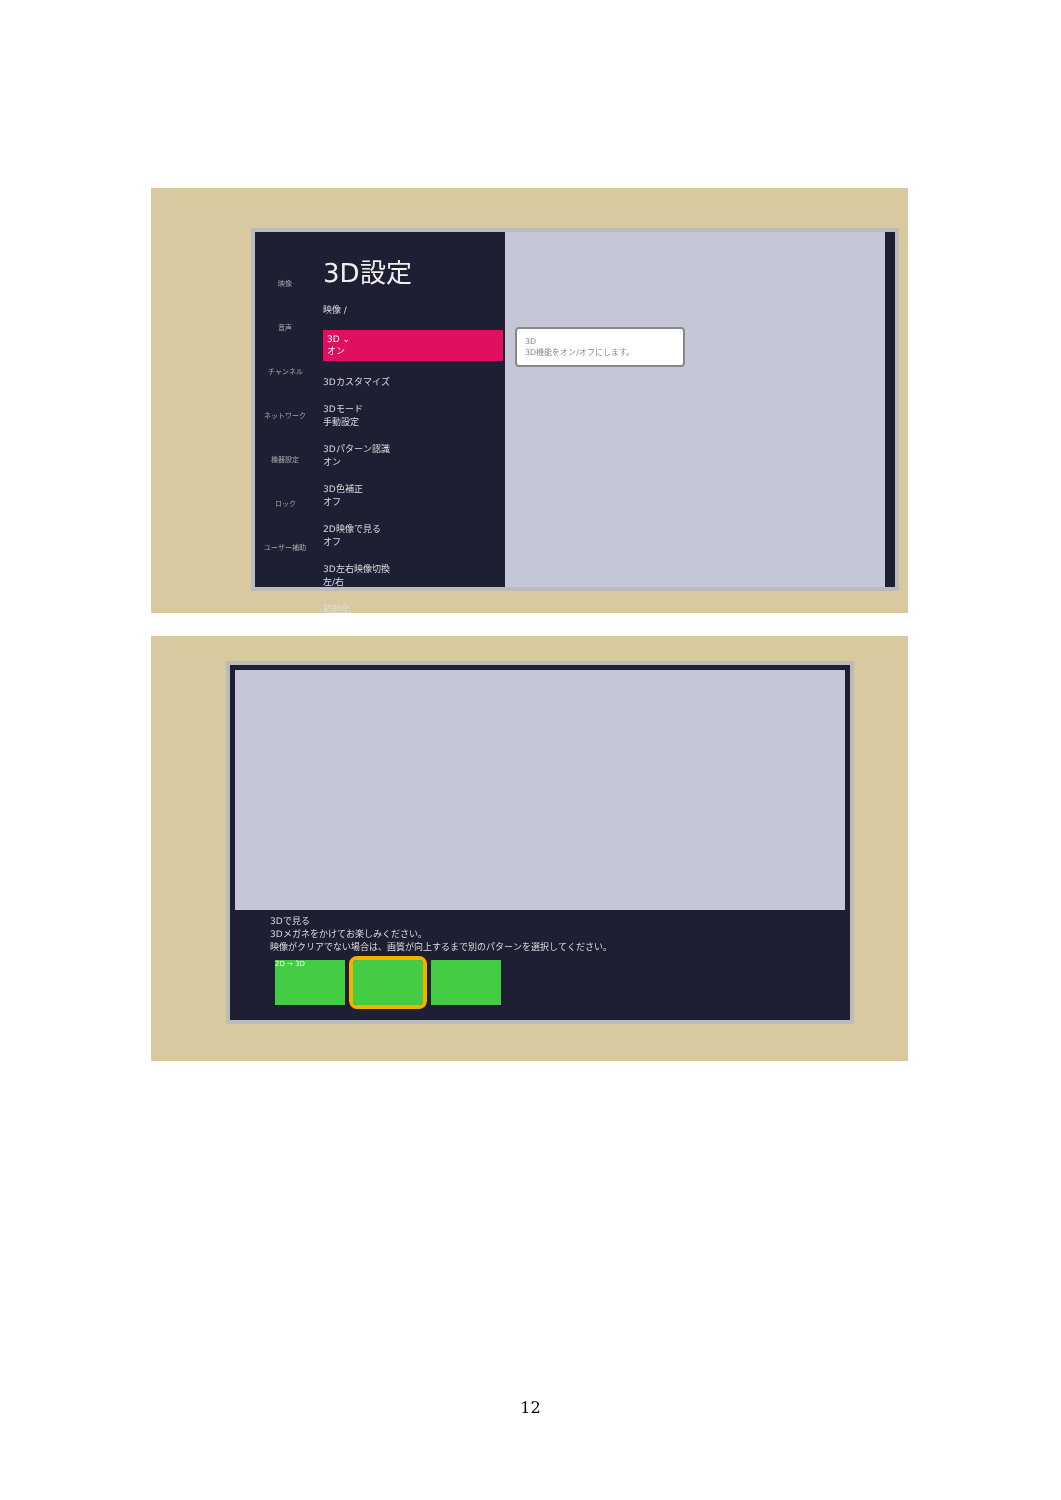映像
音声
チャンネル
ネットワーク
機器設定
ロック
ユーザー補助
3D設定
映像 /
3D ⌄
オン
3Dカスタマイズ
3Dモード
手動設定
3Dパターン認識
オン
3D色補正
オフ
2D映像で見る
オフ
3D左右映像切換
左/右
初期化
3D
3D機能をオン/オフにします。
3Dで見る
3Dメガネをかけてお楽しみください。
映像がクリアでない場合は、画質が向上するまで別のパターンを選択してください。
2D → 3D
12